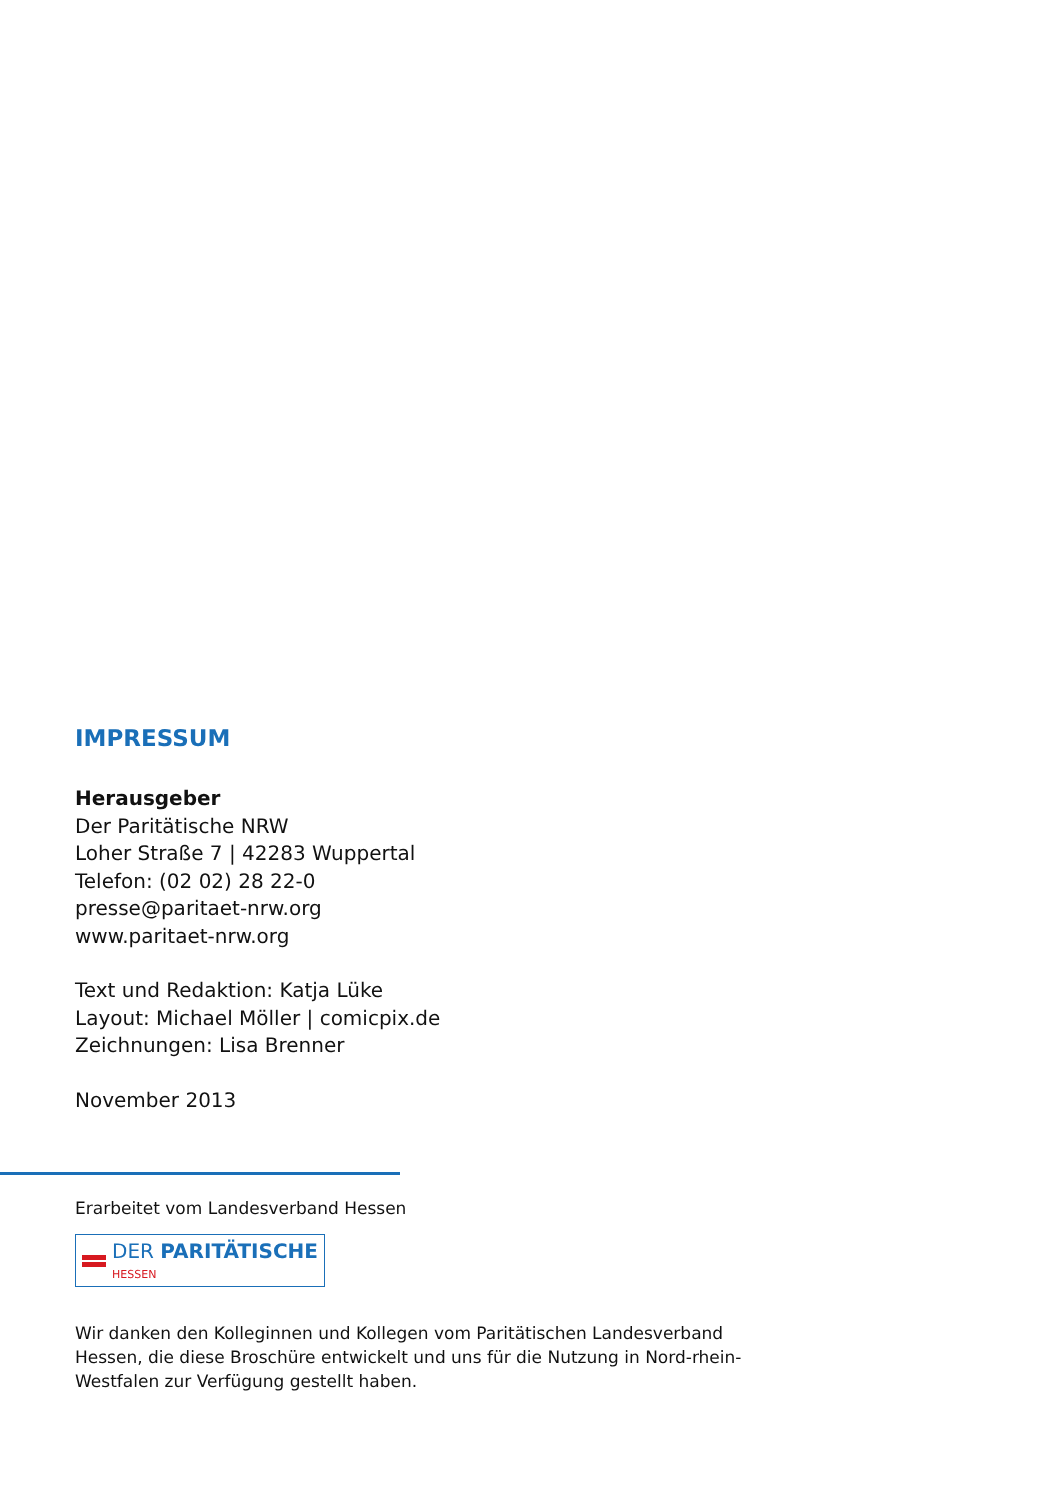IMPRESSUM
Herausgeber
Der Paritätische NRW
Loher Straße 7 | 42283 Wuppertal
Telefon: (02 02) 28 22-0
presse@paritaet-nrw.org
www.paritaet-nrw.org
Text und Redaktion: Katja Lüke
Layout: Michael Möller | comicpix.de
Zeichnungen: Lisa Brenner
November 2013
Erarbeitet vom Landesverband Hessen
DER PARITÄTISCHE
HESSEN
Wir danken den Kolleginnen und Kollegen vom Paritätischen Landesverband Hessen, die diese Broschüre entwickelt und uns für die Nutzung in Nord-rhein-Westfalen zur Verfügung gestellt haben.